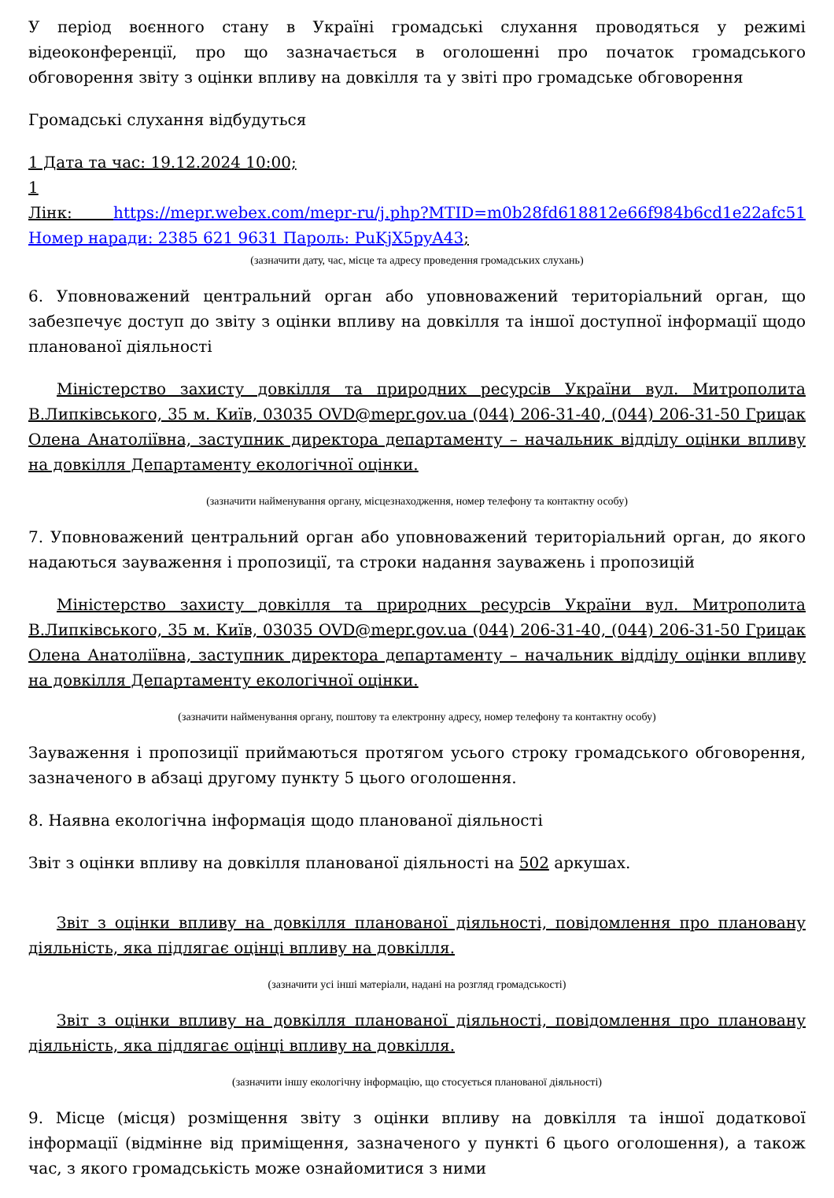У період воєнного стану в Україні громадські слухання проводяться у режимі відеоконференції, про що зазначається в оголошенні про початок громадського обговорення звіту з оцінки впливу на довкілля та у звіті про громадське обговорення
Громадські слухання відбудуться
1 Дата та час: 19.12.2024 10:00;
1
Лінк: https://mepr.webex.com/mepr-ru/j.php?MTID=m0b28fd618812e66f984b6cd1e22afc51 Номер наради: 2385 621 9631 Пароль: PuKjX5pyA43;
(зазначити дату, час, місце та адресу проведення громадських слухань)
6. Уповноважений центральний орган або уповноважений територіальний орган, що забезпечує доступ до звіту з оцінки впливу на довкілля та іншої доступної інформації щодо планованої діяльності
Міністерство захисту довкілля та природних ресурсів України вул. Митрополита В.Липківського, 35 м. Київ, 03035 OVD@mepr.gov.ua (044) 206-31-40, (044) 206-31-50 Грицак Олена Анатоліївна, заступник директора департаменту – начальник відділу оцінки впливу на довкілля Департаменту екологічної оцінки.
(зазначити найменування органу, місцезнаходження, номер телефону та контактну особу)
7. Уповноважений центральний орган або уповноважений територіальний орган, до якого надаються зауваження і пропозиції, та строки надання зауважень і пропозицій
Міністерство захисту довкілля та природних ресурсів України вул. Митрополита В.Липківського, 35 м. Київ, 03035 OVD@mepr.gov.ua (044) 206-31-40, (044) 206-31-50 Грицак Олена Анатоліївна, заступник директора департаменту – начальник відділу оцінки впливу на довкілля Департаменту екологічної оцінки.
(зазначити найменування органу, поштову та електронну адресу, номер телефону та контактну особу)
Зауваження і пропозиції приймаються протягом усього строку громадського обговорення, зазначеного в абзаці другому пункту 5 цього оголошення.
8. Наявна екологічна інформація щодо планованої діяльності
Звіт з оцінки впливу на довкілля планованої діяльності на 502 аркушах.
Звіт з оцінки впливу на довкілля планованої діяльності, повідомлення про плановану діяльність, яка підлягає оцінці впливу на довкілля.
(зазначити усі інші матеріали, надані на розгляд громадськості)
Звіт з оцінки впливу на довкілля планованої діяльності, повідомлення про плановану діяльність, яка підлягає оцінці впливу на довкілля.
(зазначити іншу екологічну інформацію, що стосується планованої діяльності)
9. Місце (місця) розміщення звіту з оцінки впливу на довкілля та іншої додаткової інформації (відмінне від приміщення, зазначеного у пункті 6 цього оголошення), а також час, з якого громадськість може ознайомитися з ними